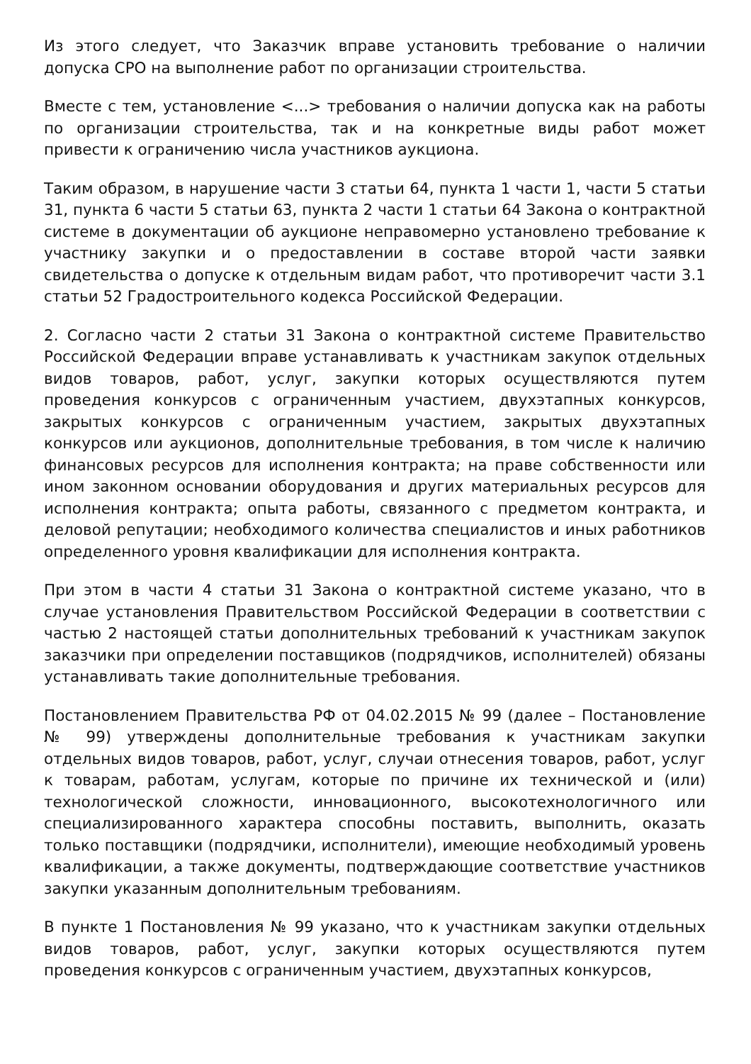Из этого следует, что Заказчик вправе установить требование о наличии допуска СРО на выполнение работ по организации строительства.
Вместе с тем, установление <...> требования о наличии допуска как на работы по организации строительства, так и на конкретные виды работ может привести к ограничению числа участников аукциона.
Таким образом, в нарушение части 3 статьи 64, пункта 1 части 1, части 5 статьи 31, пункта 6 части 5 статьи 63, пункта 2 части 1 статьи 64 Закона о контрактной системе в документации об аукционе неправомерно установлено требование к участнику закупки и о предоставлении в составе второй части заявки свидетельства о допуске к отдельным видам работ, что противоречит части 3.1 статьи 52 Градостроительного кодекса Российской Федерации.
2. Согласно части 2 статьи 31 Закона о контрактной системе Правительство Российской Федерации вправе устанавливать к участникам закупок отдельных видов товаров, работ, услуг, закупки которых осуществляются путем проведения конкурсов с ограниченным участием, двухэтапных конкурсов, закрытых конкурсов с ограниченным участием, закрытых двухэтапных конкурсов или аукционов, дополнительные требования, в том числе к наличию финансовых ресурсов для исполнения контракта; на праве собственности или ином законном основании оборудования и других материальных ресурсов для исполнения контракта; опыта работы, связанного с предметом контракта, и деловой репутации; необходимого количества специалистов и иных работников определенного уровня квалификации для исполнения контракта.
При этом в части 4 статьи 31 Закона о контрактной системе указано, что в случае установления Правительством Российской Федерации в соответствии с частью 2 настоящей статьи дополнительных требований к участникам закупок заказчики при определении поставщиков (подрядчиков, исполнителей) обязаны устанавливать такие дополнительные требования.
Постановлением Правительства РФ от 04.02.2015 № 99 (далее – Постановление № 99) утверждены дополнительные требования к участникам закупки отдельных видов товаров, работ, услуг, случаи отнесения товаров, работ, услуг к товарам, работам, услугам, которые по причине их технической и (или) технологической сложности, инновационного, высокотехнологичного или специализированного характера способны поставить, выполнить, оказать только поставщики (подрядчики, исполнители), имеющие необходимый уровень квалификации, а также документы, подтверждающие соответствие участников закупки указанным дополнительным требованиям.
В пункте 1 Постановления № 99 указано, что к участникам закупки отдельных видов товаров, работ, услуг, закупки которых осуществляются путем проведения конкурсов с ограниченным участием, двухэтапных конкурсов,